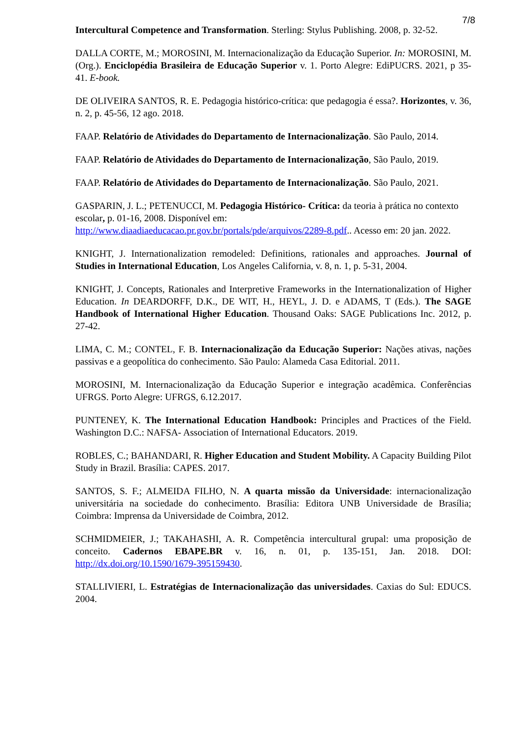7/8
Intercultural Competence and Transformation. Sterling: Stylus Publishing. 2008, p. 32-52.
DALLA CORTE, M.; MOROSINI, M. Internacionalização da Educação Superior. In: MOROSINI, M. (Org.). Enciclopédia Brasileira de Educação Superior v. 1. Porto Alegre: EdiPUCRS. 2021, p 35-41. E-book.
DE OLIVEIRA SANTOS, R. E. Pedagogia histórico-crítica: que pedagogia é essa?. Horizontes, v. 36, n. 2, p. 45-56, 12 ago. 2018.
FAAP. Relatório de Atividades do Departamento de Internacionalização. São Paulo, 2014.
FAAP. Relatório de Atividades do Departamento de Internacionalização, São Paulo, 2019.
FAAP. Relatório de Atividades do Departamento de Internacionalização. São Paulo, 2021.
GASPARIN, J. L.; PETENUCCI, M. Pedagogia Histórico- Crítica: da teoria à prática no contexto escolar, p. 01-16, 2008. Disponível em: http://www.diaadiaeducacao.pr.gov.br/portals/pde/arquivos/2289-8.pdf.. Acesso em: 20 jan. 2022.
KNIGHT, J. Internationalization remodeled: Definitions, rationales and approaches. Journal of Studies in International Education, Los Angeles California, v. 8, n. 1, p. 5-31, 2004.
KNIGHT, J. Concepts, Rationales and Interpretive Frameworks in the Internationalization of Higher Education. In DEARDORFF, D.K., DE WIT, H., HEYL, J. D. e ADAMS, T (Eds.). The SAGE Handbook of International Higher Education. Thousand Oaks: SAGE Publications Inc. 2012, p. 27-42.
LIMA, C. M.; CONTEL, F. B. Internacionalização da Educação Superior: Nações ativas, nações passivas e a geopolítica do conhecimento. São Paulo: Alameda Casa Editorial. 2011.
MOROSINI, M. Internacionalização da Educação Superior e integração acadêmica. Conferências UFRGS. Porto Alegre: UFRGS, 6.12.2017.
PUNTENEY, K. The International Education Handbook: Principles and Practices of the Field. Washington D.C.: NAFSA- Association of International Educators. 2019.
ROBLES, C.; BAHANDARI, R. Higher Education and Student Mobility. A Capacity Building Pilot Study in Brazil. Brasília: CAPES. 2017.
SANTOS, S. F.; ALMEIDA FILHO, N. A quarta missão da Universidade: internacionalização universitária na sociedade do conhecimento. Brasília: Editora UNB Universidade de Brasília; Coimbra: Imprensa da Universidade de Coimbra, 2012.
SCHMIDMEIER, J.; TAKAHASHI, A. R. Competência intercultural grupal: uma proposição de conceito. Cadernos EBAPE.BR v. 16, n. 01, p. 135-151, Jan. 2018. DOI: http://dx.doi.org/10.1590/1679-395159430.
STALLIVIERI, L. Estratégias de Internacionalização das universidades. Caxias do Sul: EDUCS. 2004.